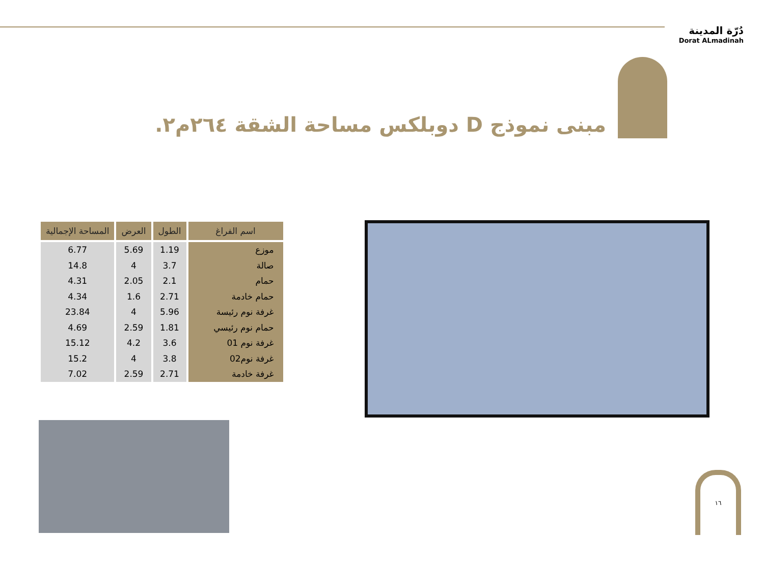دُرّة المدينة
Dorat ALmadinah
مبنى نموذج D دوبلكس مساحة الشقة ٢٦٤م٢.
| اسم الفراغ | الطول | العرض | المساحة الإجمالية |
| --- | --- | --- | --- |
| موزع | 1.19 | 5.69 | 6.77 |
| صالة | 3.7 | 4 | 14.8 |
| حمام | 2.1 | 2.05 | 4.31 |
| حمام خادمة | 2.71 | 1.6 | 4.34 |
| غرفة نوم رئيسة | 5.96 | 4 | 23.84 |
| حمام نوم رئيسي | 1.81 | 2.59 | 4.69 |
| غرفة نوم 01 | 3.6 | 4.2 | 15.12 |
| غرفة نوم02 | 3.8 | 4 | 15.2 |
| غرفة خادمة | 2.71 | 2.59 | 7.02 |
١٦